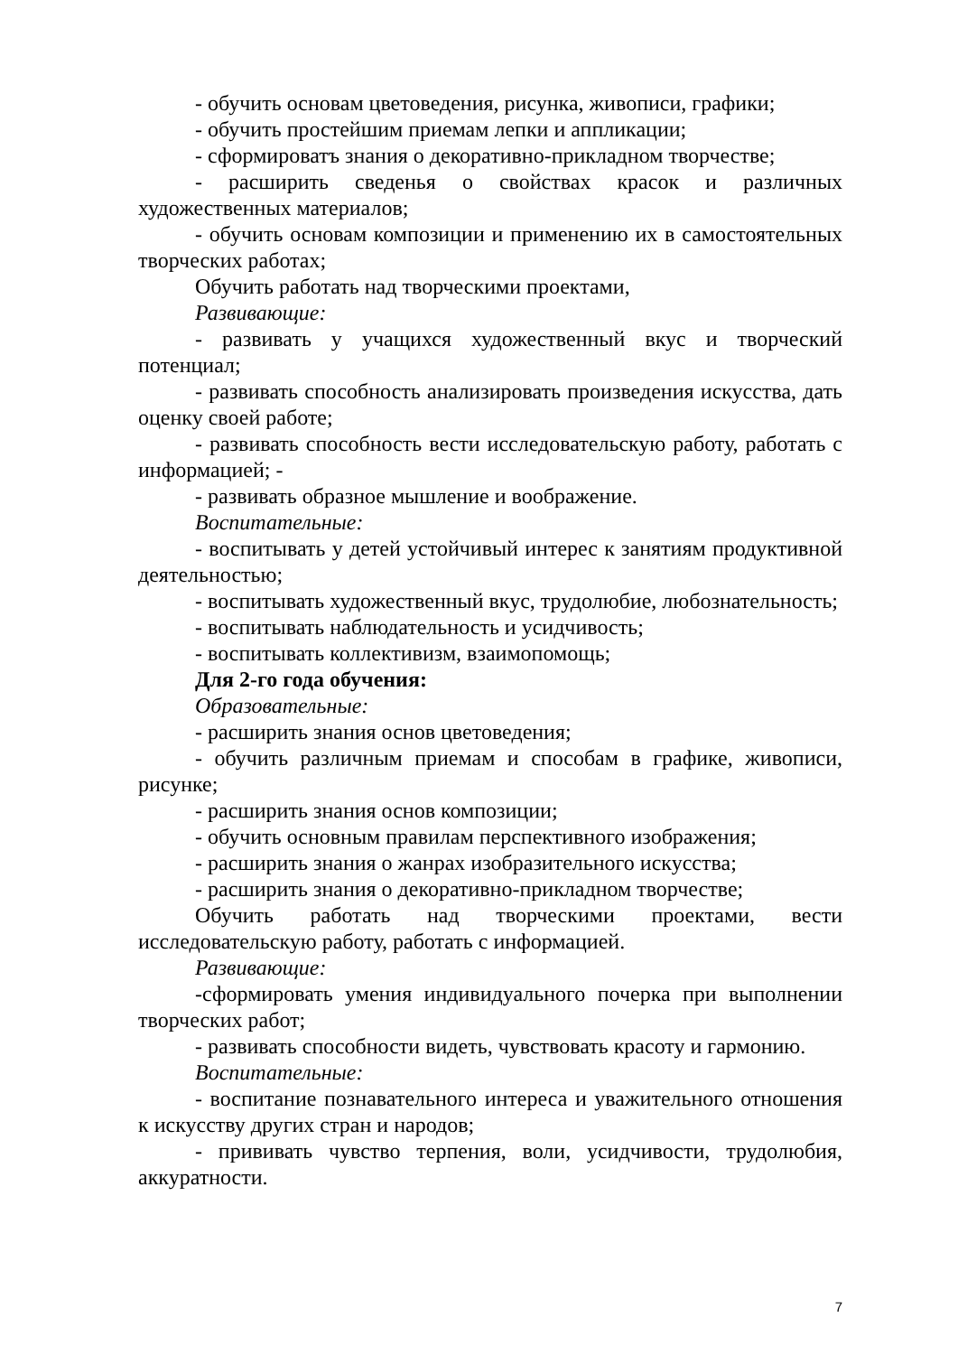- обучить основам цветоведения, рисунка, живописи, графики;
- обучить простейшим приемам лепки и аппликации;
- сформироватъ знания о декоративно-прикладном творчестве;
- расширить сведенья о свойствах красок и различных художественных материалов;
- обучить основам композиции и применению их в самостоятельных творческих работах;
Обучить работать над творческими проектами,
Развивающие:
- развивать у учащихся художественный вкус и творческий потенциал;
- развивать способность анализировать произведения искусства, дать оценку своей работе;
- развивать способность вести исследовательскую работу, работать с информацией; -
- развивать образное мышление и воображение.
Воспитательные:
- воспитывать у детей устойчивый интерес к занятиям продуктивной деятельностью;
- воспитывать художественный вкус, трудолюбие, любознательность;
- воспитывать наблюдательность и усидчивость;
- воспитывать коллективизм, взаимопомощь;
Для 2-го года обучения:
Образовательные:
- расширить знания основ цветоведения;
- обучить различным приемам и способам в графике, живописи, рисунке;
- расширить знания основ композиции;
- обучить основным правилам перспективного изображения;
- расширить знания о жанрах изобразительного искусства;
- расширить знания о декоративно-прикладном творчестве;
Обучить работать над творческими проектами, вести исследовательскую работу, работать с информацией.
Развивающие:
-сформировать умения индивидуального почерка при выполнении творческих работ;
- развивать способности видеть, чувствовать красоту и гармонию.
Воспитательные:
- воспитание познавательного интереса и уважительного отношения к искусству других стран и народов;
- прививать чувство терпения, воли, усидчивости, трудолюбия, аккуратности.
7